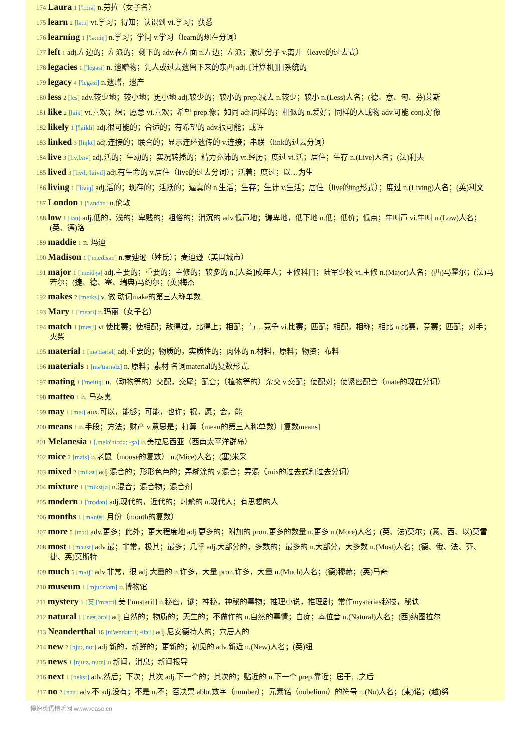174 Laura 1 ['lɔ:rə] n.劳拉（女子名）
175 learn 2 [lə:n] vt.学习；得知；认识到 vi.学习；获悉
176 learning 1 ['lə:niŋ] n.学习；学问 v.学习（learn的现在分词）
177 left 1 adj.左边的；左派的；剩下的 adv.在左面 n.左边；左派；激进分子 v.离开（leave的过去式）
178 legacies 1 ['legəsi] n. 遗赠物；先人或过去遗留下来的东西 adj. [计算机]旧系统的
179 legacy 4 ['legəsi] n.遗赠，遗产
180 less 2 [les] adv.较少地；较小地；更小地 adj.较少的；较小的 prep.减去 n.较少；较小 n.(Less)人名；(德、意、匈、芬)莱斯
181 like 2 [laik] vt.喜欢；想；愿意 vi.喜欢；希望 prep.像；如同 adj.同样的；相似的 n.爱好；同样的人或物 adv.可能 conj.好像
182 likely 1 ['laikli] adj.很可能的；合适的；有希望的 adv.很可能；或许
183 linked 3 [liŋkt] adj.连接的；联合的；显示连环遗传的 v.连接；串联（link的过去分词）
184 live 3 [lɪv,lʌɪv] adj.活的；生动的；实况转播的；精力充沛的 vt.经历；度过 vi.活；居住；生存 n.(Live)人名；(法)利夫
185 lived 3 [livd, 'laivd] adj.有生命的 v.居住（live的过去分词）；活着；度过；以…为生
186 living 1 ['liviŋ] adj.活的；现存的；活跃的；逼真的 n.生活；生存；生计 v.生活；居住（live的ing形式）；度过 n.(Living)人名；(英)利文
187 London 1 ['lʌndən] n.伦敦
188 low 1 [ləu] adj.低的，浅的；卑贱的；粗俗的；消沉的 adv.低声地；谦卑地，低下地 n.低；低价；低点；牛叫声 vi.牛叫 n.(Low)人名；(英、德)洛
189 maddie 1 n. 玛迪
190 Madison 1 ['mædisən] n.麦迪逊（姓氏）；麦迪逊（美国城市）
191 major 1 ['meidʒə] adj.主要的；重要的；主修的；较多的 n.[人类]成年人；主修科目；陆军少校 vi.主修 n.(Major)人名；(西)马霍尔；(法)马若尔；(捷、德、塞、瑞典)马约尔；(英)梅杰
192 makes 2 [meɪks] v. 做 动词make的第三人称单数.
193 Mary 1 ['mεəri] n.玛丽（女子名）
194 match 1 [mætʃ] vt.使比赛；使相配；敌得过，比得上；相配；与…竞争 vi.比赛；匹配；相配，相称；相比 n.比赛，竞赛；匹配；对手；火柴
195 material 1 [mə'tiəriəl] adj.重要的；物质的，实质性的；肉体的 n.材料，原料；物资；布料
196 materials 1 [mə'tɪərɪəlz] n. 原料；素材 名词material的复数形式.
197 mating 1 ['meitiŋ] n.（动物等的）交配，交尾；配套；（植物等的）杂交 v.交配；使配对；使紧密配合（mate的现在分词）
198 matteo 1 n. 马泰奥
199 may 1 [mei] aux.可以，能够；可能，也许；祝，愿；会，能
200 means 1 n.手段；方法；财产 v.意思是；打算（mean的第三人称单数）[复数means]
201 Melanesia 1 [,melə'ni:ziə; -ʒə] n.美拉尼西亚（西南太平洋群岛）
202 mice 2 [mais] n.老鼠（mouse的复数） n.(Mice)人名；(塞)米采
203 mixed 2 [mikst] adj.混合的；形形色色的；弄糊涂的 v.混合；弄混（mix的过去式和过去分词）
204 mixture 1 ['mikstʃə] n.混合；混合物；混合剂
205 modern 1 ['mɔdən] adj.现代的，近代的；时髦的 n.现代人；有思想的人
206 months 1 [mʌnθs] 月份（month的复数）
207 more 5 [mɔ:] adv.更多；此外；更大程度地 adj.更多的；附加的 pron.更多的数量 n.更多 n.(More)人名；(英、法)莫尔；(意、西、以)莫雷
208 most 1 [məust] adv.最；非常，极其；最多；几乎 adj.大部分的，多数的；最多的 n.大部分，大多数 n.(Most)人名；(德、俄、法、芬、捷、英)莫斯特
209 much 5 [mʌtʃ] adv.非常，很 adj.大量的 n.许多，大量 pron.许多，大量 n.(Much)人名；(德)穆赫；(英)马奇
210 museum 1 [mju:'ziəm] n.博物馆
211 mystery 1 [英 ['mɪstri] 美 ['mɪstəri]] n.秘密，谜；神秘，神秘的事物；推理小说，推理剧；常作mysteries秘技，秘诀
212 natural 1 ['nætʃərəl] adj.自然的；物质的；天生的；不做作的 n.自然的事情；白痴；本位音 n.(Natural)人名；(西)纳图拉尔
213 Neanderthal 16 [ni'ændətɑ:l; -θɔ:l] adj.尼安德特人的；穴居人的
214 new 2 [nju:, nu:] adj.新的，新鲜的；更新的；初见的 adv.新近 n.(New)人名；(英)纽
215 news 1 [nju:z, nu:z] n.新闻，消息；新闻报导
216 next 1 [nekst] adv.然后；下次；其次 adj.下一个的；其次的；贴近的 n.下一个 prep.靠近；居于…之后
217 no 2 [nəu] adv.不 adj.没有；不是 n.不；否决票 abbr.数字（number）；元素锘（nobelium）的符号 n.(No)人名；(柬)诺；(越)努
慢速英语精听网 www.voase.cn